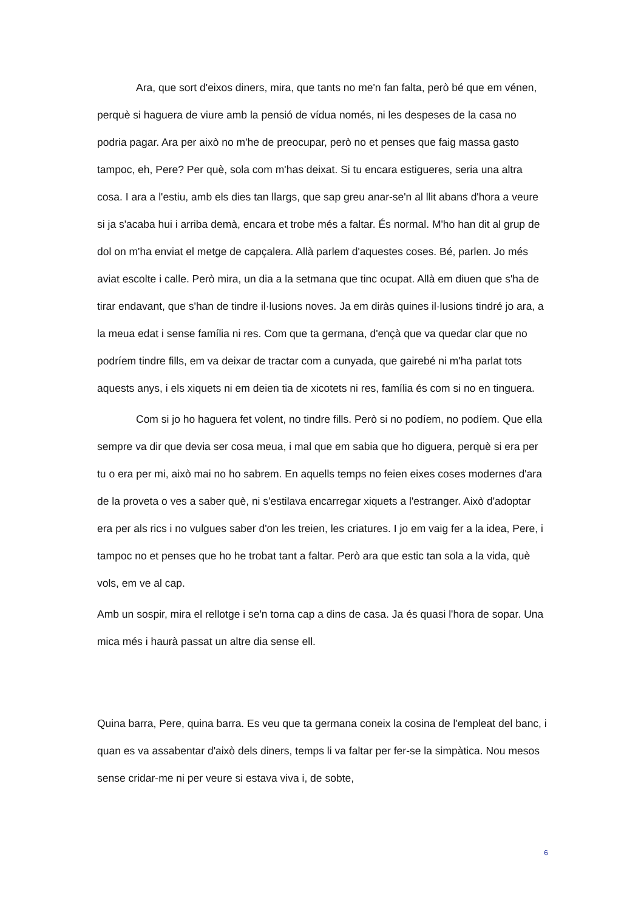Ara, que sort d'eixos diners, mira, que tants no me'n fan falta, però bé que em vénen, perquè si haguera de viure amb la pensió de vídua només, ni les despeses de la casa no podria pagar. Ara per això no m'he de preocupar, però no et penses que faig massa gasto tampoc, eh, Pere? Per què, sola com m'has deixat. Si tu encara estigueres, seria una altra cosa. I ara a l'estiu, amb els dies tan llargs, que sap greu anar-se'n al llit abans d'hora a veure si ja s'acaba hui i arriba demà, encara et trobe més a faltar. És normal. M'ho han dit al grup de dol on m'ha enviat el metge de capçalera. Allà parlem d'aquestes coses. Bé, parlen. Jo més aviat escolte i calle. Però mira, un dia a la setmana que tinc ocupat. Allà em diuen que s'ha de tirar endavant, que s'han de tindre il·lusions noves. Ja em diràs quines il·lusions tindré jo ara, a la meua edat i sense família ni res. Com que ta germana, d'ençà que va quedar clar que no podríem tindre fills, em va deixar de tractar com a cunyada, que gairebé ni m'ha parlat tots aquests anys, i els xiquets ni em deien tia de xicotets ni res, família és com si no en tinguera.
Com si jo ho haguera fet volent, no tindre fills. Però si no podíem, no podíem. Que ella sempre va dir que devia ser cosa meua, i mal que em sabia que ho diguera, perquè si era per tu o era per mi, això mai no ho sabrem. En aquells temps no feien eixes coses modernes d'ara de la proveta o ves a saber què, ni s'estilava encarregar xiquets a l'estranger. Això d'adoptar era per als rics i no vulgues saber d'on les treien, les criatures. I jo em vaig fer a la idea, Pere, i tampoc no et penses que ho he trobat tant a faltar. Però ara que estic tan sola a la vida, què vols, em ve al cap.
Amb un sospir, mira el rellotge i se'n torna cap a dins de casa. Ja és quasi l'hora de sopar. Una mica més i haurà passat un altre dia sense ell.
Quina barra, Pere, quina barra. Es veu que ta germana coneix la cosina de l'empleat del banc, i quan es va assabentar d'això dels diners, temps li va faltar per fer-se la simpàtica. Nou mesos sense cridar-me ni per veure si estava viva i, de sobte,
6